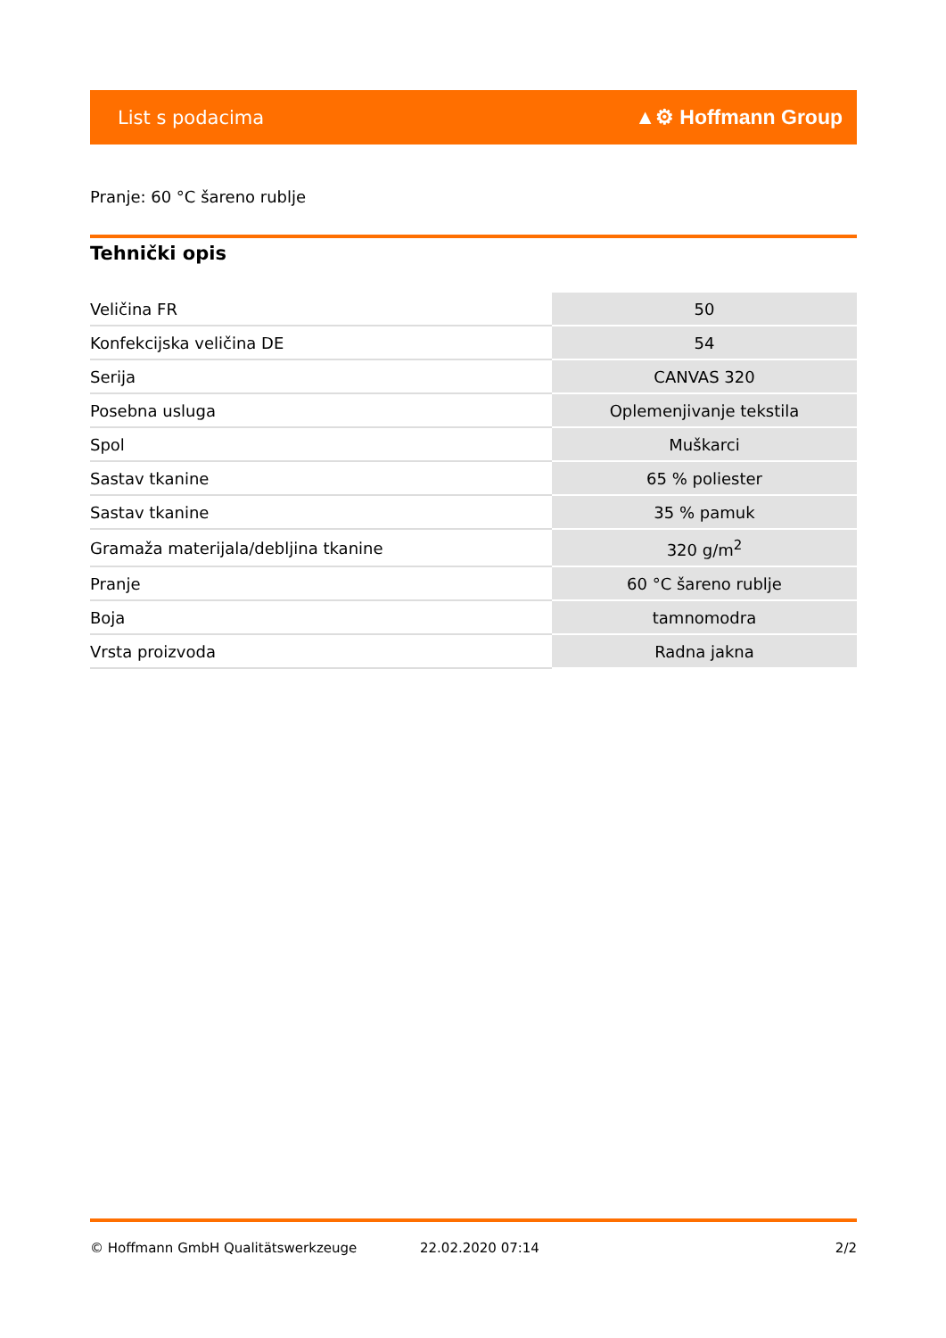List s podacima ▲⚙ Hoffmann Group
Pranje: 60 °C šareno rublje
Tehnički opis
| Veličina FR | 50 |
| Konfekcijska veličina DE | 54 |
| Serija | CANVAS 320 |
| Posebna usluga | Oplemenjivanje tekstila |
| Spol | Muškarci |
| Sastav tkanine | 65 % poliester |
| Sastav tkanine | 35 % pamuk |
| Gramaža materijala/debljina tkanine | 320 g/m<sup>2</sup> |
| Pranje | 60 °C šareno rublje |
| Boja | tamnomodra |
| Vrsta proizvoda | Radna jakna |
© Hoffmann GmbH Qualitätswerkzeuge 22.02.2020 07:14 2/2